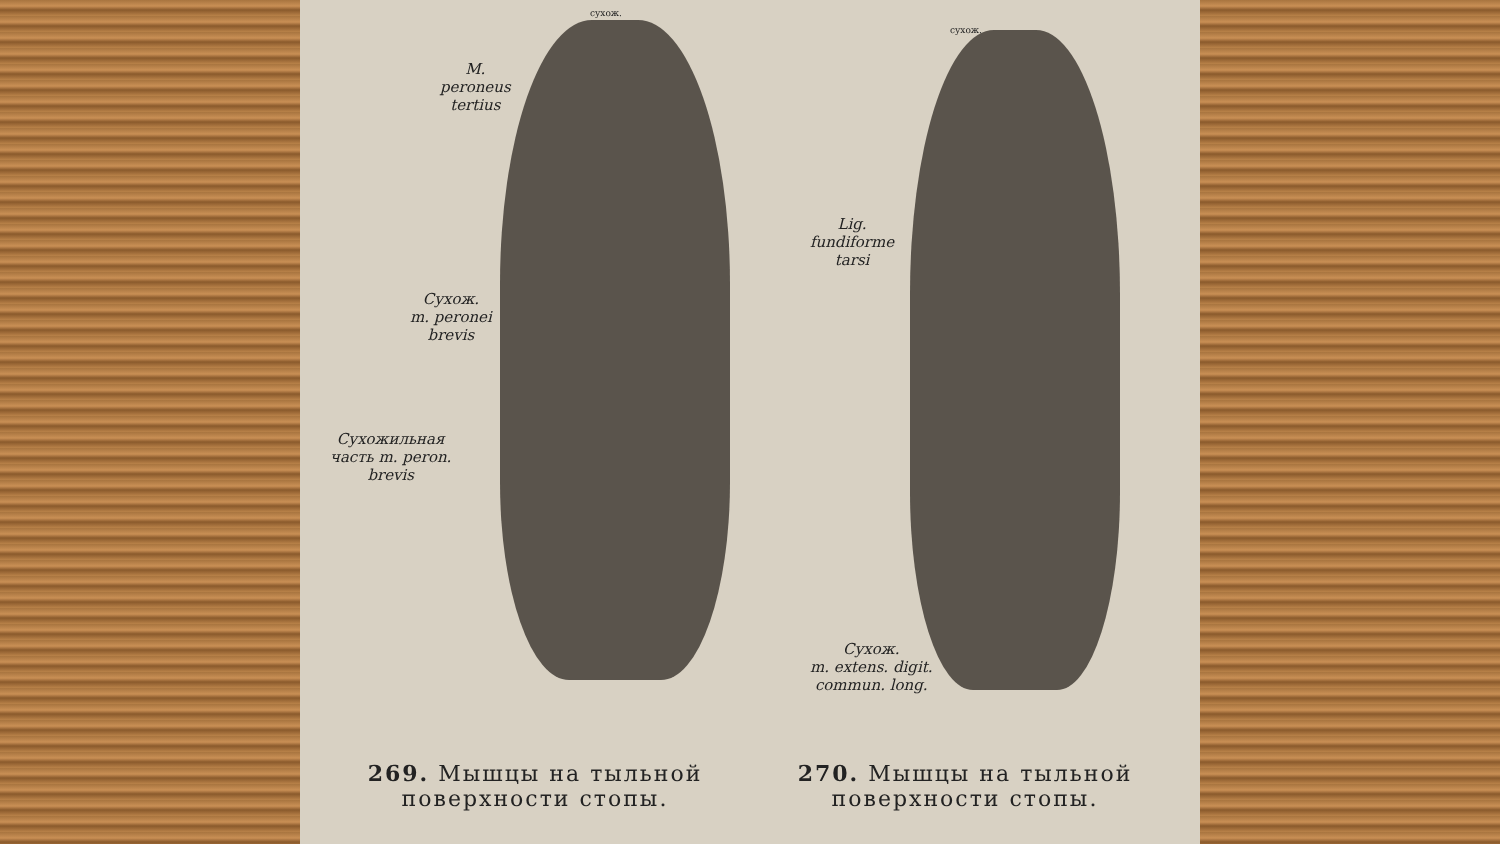сухож.
M.
peroneus
tertius
Сухож.
m. peronei
brevis
Сухожильная
часть m. peron.
brevis
сухож.
Lig.
fundiforme
tarsi
Сухож.
m. extens. digit.
commun. long.
269. Мышцы на тыльной поверхности стопы.
270. Мышцы на тыльной поверхности стопы.